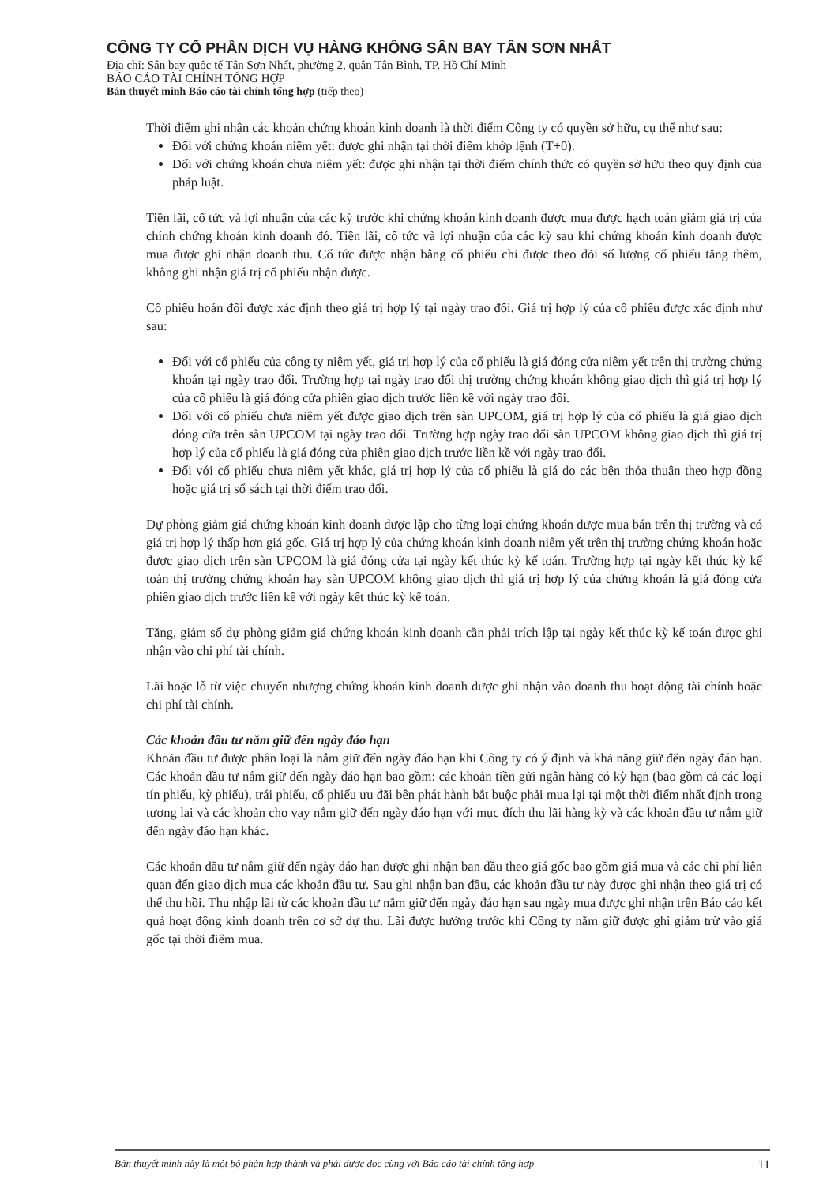CÔNG TY CỔ PHẦN DỊCH VỤ HÀNG KHÔNG SÂN BAY TÂN SƠN NHẤT
Địa chỉ: Sân bay quốc tế Tân Sơn Nhất, phường 2, quận Tân Bình, TP. Hồ Chí Minh
BÁO CÁO TÀI CHÍNH TỔNG HỢP
Bản thuyết minh Báo cáo tài chính tổng hợp (tiếp theo)
Thời điểm ghi nhận các khoản chứng khoán kinh doanh là thời điểm Công ty có quyền sở hữu, cụ thể như sau:
Đối với chứng khoán niêm yết: được ghi nhận tại thời điểm khớp lệnh (T+0).
Đối với chứng khoán chưa niêm yết: được ghi nhận tại thời điểm chính thức có quyền sở hữu theo quy định của pháp luật.
Tiền lãi, cổ tức và lợi nhuận của các kỳ trước khi chứng khoán kinh doanh được mua được hạch toán giảm giá trị của chính chứng khoán kinh doanh đó. Tiền lãi, cổ tức và lợi nhuận của các kỳ sau khi chứng khoán kinh doanh được mua được ghi nhận doanh thu. Cổ tức được nhận bằng cổ phiếu chỉ được theo dõi số lượng cổ phiếu tăng thêm, không ghi nhận giá trị cổ phiếu nhận được.
Cổ phiếu hoán đổi được xác định theo giá trị hợp lý tại ngày trao đổi. Giá trị hợp lý của cổ phiếu được xác định như sau:
Đối với cổ phiếu của công ty niêm yết, giá trị hợp lý của cổ phiếu là giá đóng cửa niêm yết trên thị trường chứng khoán tại ngày trao đổi. Trường hợp tại ngày trao đổi thị trường chứng khoán không giao dịch thì giá trị hợp lý của cổ phiếu là giá đóng cửa phiên giao dịch trước liền kề với ngày trao đổi.
Đối với cổ phiếu chưa niêm yết được giao dịch trên sàn UPCOM, giá trị hợp lý của cổ phiếu là giá giao dịch đóng cửa trên sàn UPCOM tại ngày trao đổi. Trường hợp ngày trao đổi sàn UPCOM không giao dịch thì giá trị hợp lý của cổ phiếu là giá đóng cửa phiên giao dịch trước liền kề với ngày trao đổi.
Đối với cổ phiếu chưa niêm yết khác, giá trị hợp lý của cổ phiếu là giá do các bên thỏa thuận theo hợp đồng hoặc giá trị sổ sách tại thời điểm trao đổi.
Dự phòng giảm giá chứng khoán kinh doanh được lập cho từng loại chứng khoán được mua bán trên thị trường và có giá trị hợp lý thấp hơn giá gốc. Giá trị hợp lý của chứng khoán kinh doanh niêm yết trên thị trường chứng khoán hoặc được giao dịch trên sàn UPCOM là giá đóng cửa tại ngày kết thúc kỳ kế toán. Trường hợp tại ngày kết thúc kỳ kế toán thị trường chứng khoán hay sàn UPCOM không giao dịch thì giá trị hợp lý của chứng khoán là giá đóng cửa phiên giao dịch trước liền kề với ngày kết thúc kỳ kế toán.
Tăng, giảm số dự phòng giảm giá chứng khoán kinh doanh cần phải trích lập tại ngày kết thúc kỳ kế toán được ghi nhận vào chi phí tài chính.
Lãi hoặc lỗ từ việc chuyển nhượng chứng khoán kinh doanh được ghi nhận vào doanh thu hoạt động tài chính hoặc chi phí tài chính.
Các khoản đầu tư nắm giữ đến ngày đáo hạn
Khoản đầu tư được phân loại là nắm giữ đến ngày đáo hạn khi Công ty có ý định và khả năng giữ đến ngày đáo hạn. Các khoản đầu tư nắm giữ đến ngày đáo hạn bao gồm: các khoản tiền gửi ngân hàng có kỳ hạn (bao gồm cả các loại tín phiếu, kỳ phiếu), trái phiếu, cổ phiếu ưu đãi bên phát hành bắt buộc phải mua lại tại một thời điểm nhất định trong tương lai và các khoản cho vay nắm giữ đến ngày đáo hạn với mục đích thu lãi hàng kỳ và các khoản đầu tư nắm giữ đến ngày đáo hạn khác.
Các khoản đầu tư nắm giữ đến ngày đáo hạn được ghi nhận ban đầu theo giá gốc bao gồm giá mua và các chi phí liên quan đến giao dịch mua các khoản đầu tư. Sau ghi nhận ban đầu, các khoản đầu tư này được ghi nhận theo giá trị có thể thu hồi. Thu nhập lãi từ các khoản đầu tư nắm giữ đến ngày đáo hạn sau ngày mua được ghi nhận trên Báo cáo kết quả hoạt động kinh doanh trên cơ sở dự thu. Lãi được hưởng trước khi Công ty nắm giữ được ghi giảm trừ vào giá gốc tại thời điểm mua.
Bản thuyết minh này là một bộ phận hợp thành và phải được đọc cùng với Báo cáo tài chính tổng hợp 11